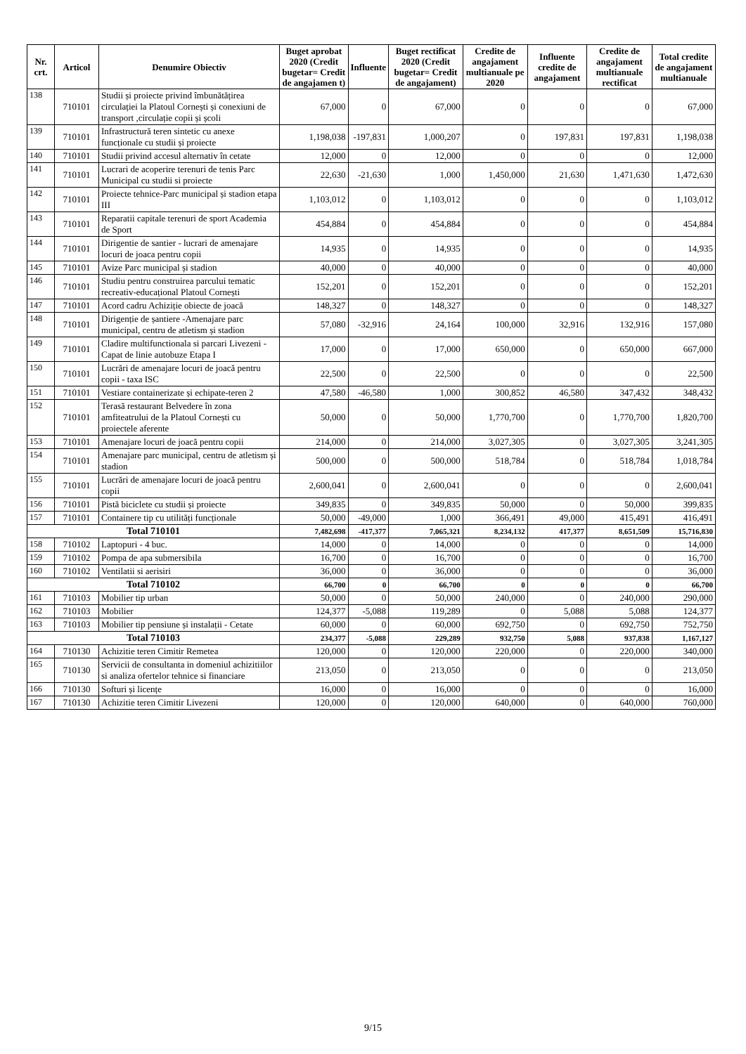| Nr. crt. | Articol | Denumire Obiectiv | Buget aprobat 2020 (Credit bugetar= Credit de angajamen t) | Influente | Buget rectificat 2020 (Credit bugetar= Credit de angajament) | Credite de angajament multianuale pe 2020 | Influente credite de angajament | Credite de angajament multianuale rectificat | Total credite de angajament multianuale |
| --- | --- | --- | --- | --- | --- | --- | --- | --- | --- |
| 138 | 710101 | Studii și proiecte privind îmbunătățirea circulației la Platoul Cornești și conexiuni de transport ,circulație copii și școli | 67,000 | 0 | 67,000 | 0 | 0 | 0 | 67,000 |
| 139 | 710101 | Infrastructură teren sintetic cu anexe funcționale cu studii și proiecte | 1,198,038 | -197,831 | 1,000,207 | 0 | 197,831 | 197,831 | 1,198,038 |
| 140 | 710101 | Studii privind accesul alternativ în cetate | 12,000 | 0 | 12,000 | 0 | 0 | 0 | 12,000 |
| 141 | 710101 | Lucrari de acoperire terenuri de tenis Parc Municipal cu studii si proiecte | 22,630 | -21,630 | 1,000 | 1,450,000 | 21,630 | 1,471,630 | 1,472,630 |
| 142 | 710101 | Proiecte tehnice-Parc municipal și stadion etapa III | 1,103,012 | 0 | 1,103,012 | 0 | 0 | 0 | 1,103,012 |
| 143 | 710101 | Reparatii capitale terenuri de sport Academia de Sport | 454,884 | 0 | 454,884 | 0 | 0 | 0 | 454,884 |
| 144 | 710101 | Dirigentie de santier - lucrari de amenajare locuri de joaca pentru copii | 14,935 | 0 | 14,935 | 0 | 0 | 0 | 14,935 |
| 145 | 710101 | Avize Parc municipal și stadion | 40,000 | 0 | 40,000 | 0 | 0 | 0 | 40,000 |
| 146 | 710101 | Studiu pentru construirea parcului tematic recreativ-educațional Platoul Cornești | 152,201 | 0 | 152,201 | 0 | 0 | 0 | 152,201 |
| 147 | 710101 | Acord cadru Achiziție obiecte de joacă | 148,327 | 0 | 148,327 | 0 | 0 | 0 | 148,327 |
| 148 | 710101 | Dirigenție de șantiere -Amenajare parc municipal, centru de atletism și stadion | 57,080 | -32,916 | 24,164 | 100,000 | 32,916 | 132,916 | 157,080 |
| 149 | 710101 | Cladire multifunctionala si parcari Livezeni - Capat de linie autobuze Etapa I | 17,000 | 0 | 17,000 | 650,000 | 0 | 650,000 | 667,000 |
| 150 | 710101 | Lucrări de amenajare locuri de joacă pentru copii - taxa ISC | 22,500 | 0 | 22,500 | 0 | 0 | 0 | 22,500 |
| 151 | 710101 | Vestiare containerizate și echipate-teren 2 | 47,580 | -46,580 | 1,000 | 300,852 | 46,580 | 347,432 | 348,432 |
| 152 | 710101 | Terasă restaurant Belvedere în zona amfiteatrului de la Platoul Cornești cu proiectele aferente | 50,000 | 0 | 50,000 | 1,770,700 | 0 | 1,770,700 | 1,820,700 |
| 153 | 710101 | Amenajare locuri de joacă pentru copii | 214,000 | 0 | 214,000 | 3,027,305 | 0 | 3,027,305 | 3,241,305 |
| 154 | 710101 | Amenajare parc municipal, centru de atletism și stadion | 500,000 | 0 | 500,000 | 518,784 | 0 | 518,784 | 1,018,784 |
| 155 | 710101 | Lucrări de amenajare locuri de joacă pentru copii | 2,600,041 | 0 | 2,600,041 | 0 | 0 | 0 | 2,600,041 |
| 156 | 710101 | Pistă biciclete cu studii și proiecte | 349,835 | 0 | 349,835 | 50,000 | 0 | 50,000 | 399,835 |
| 157 | 710101 | Containere tip cu utilități funcționale | 50,000 | -49,000 | 1,000 | 366,491 | 49,000 | 415,491 | 416,491 |
| Total 710101 | | | 7,482,698 | -417,377 | 7,065,321 | 8,234,132 | 417,377 | 8,651,509 | 15,716,830 |
| 158 | 710102 | Laptopuri - 4 buc. | 14,000 | 0 | 14,000 | 0 | 0 | 0 | 14,000 |
| 159 | 710102 | Pompa de apa submersibila | 16,700 | 0 | 16,700 | 0 | 0 | 0 | 16,700 |
| 160 | 710102 | Ventilatii si aerisiri | 36,000 | 0 | 36,000 | 0 | 0 | 0 | 36,000 |
| Total 710102 | | | 66,700 | 0 | 66,700 | 0 | 0 | 0 | 66,700 |
| 161 | 710103 | Mobilier tip urban | 50,000 | 0 | 50,000 | 240,000 | 0 | 240,000 | 290,000 |
| 162 | 710103 | Mobilier | 124,377 | -5,088 | 119,289 | 0 | 5,088 | 5,088 | 124,377 |
| 163 | 710103 | Mobilier tip pensiune și instalații - Cetate | 60,000 | 0 | 60,000 | 692,750 | 0 | 692,750 | 752,750 |
| Total 710103 | | | 234,377 | -5,088 | 229,289 | 932,750 | 5,088 | 937,838 | 1,167,127 |
| 164 | 710130 | Achizitie teren Cimitir Remetea | 120,000 | 0 | 120,000 | 220,000 | 0 | 220,000 | 340,000 |
| 165 | 710130 | Servicii de consultanta in domeniul achizitiilor si analiza ofertelor tehnice si financiare | 213,050 | 0 | 213,050 | 0 | 0 | 0 | 213,050 |
| 166 | 710130 | Softuri și licențe | 16,000 | 0 | 16,000 | 0 | 0 | 0 | 16,000 |
| 167 | 710130 | Achizitie teren Cimitir Livezeni | 120,000 | 0 | 120,000 | 640,000 | 0 | 640,000 | 760,000 |
9/15